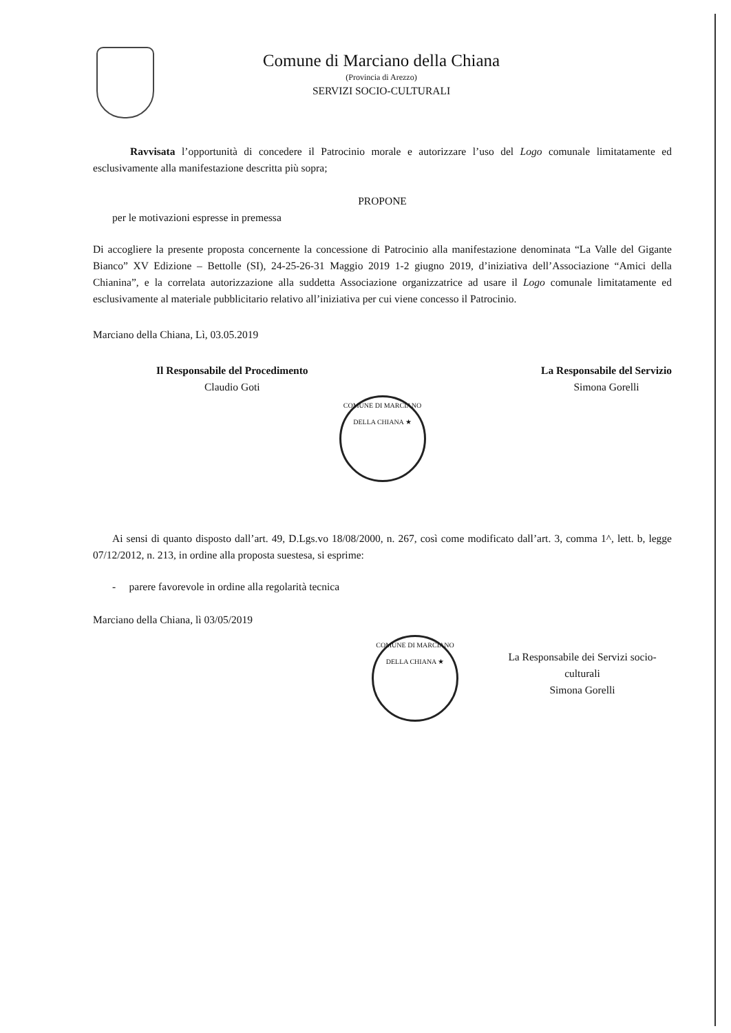Comune di Marciano della Chiana
(Provincia di Arezzo)
SERVIZI SOCIO-CULTURALI
Ravvisata l’opportunità di concedere il Patrocinio morale e autorizzare l’uso del Logo comunale limitatamente ed esclusivamente alla manifestazione descritta più sopra;
PROPONE
per le motivazioni espresse in premessa
Di accogliere la presente proposta concernente la concessione di Patrocinio alla manifestazione denominata “La Valle del Gigante Bianco” XV Edizione – Bettolle (SI), 24-25-26-31 Maggio 2019 1-2 giugno 2019, d’iniziativa dell’Associazione “Amici della Chianina”, e la correlata autorizzazione alla suddetta Associazione organizzatrice ad usare il Logo comunale limitatamente ed esclusivamente al materiale pubblicitario relativo all’iniziativa per cui viene concesso il Patrocinio.
Marciano della Chiana, Lì, 03.05.2019
Il Responsabile del Procedimento
Claudio Goti
La Responsabile del Servizio
Simona Gorelli
COMUNE DI MARCIANO DELLA CHIANA ★
Ai sensi di quanto disposto dall’art. 49, D.Lgs.vo 18/08/2000, n. 267, così come modificato dall’art. 3, comma 1^, lett. b, legge 07/12/2012, n. 213, in ordine alla proposta suestesa, si esprime:
- parere favorevole in ordine alla regolarità tecnica
Marciano della Chiana, lì 03/05/2019
COMUNE DI MARCIANO DELLA CHIANA ★
La Responsabile dei Servizi socio-culturali
Simona Gorelli